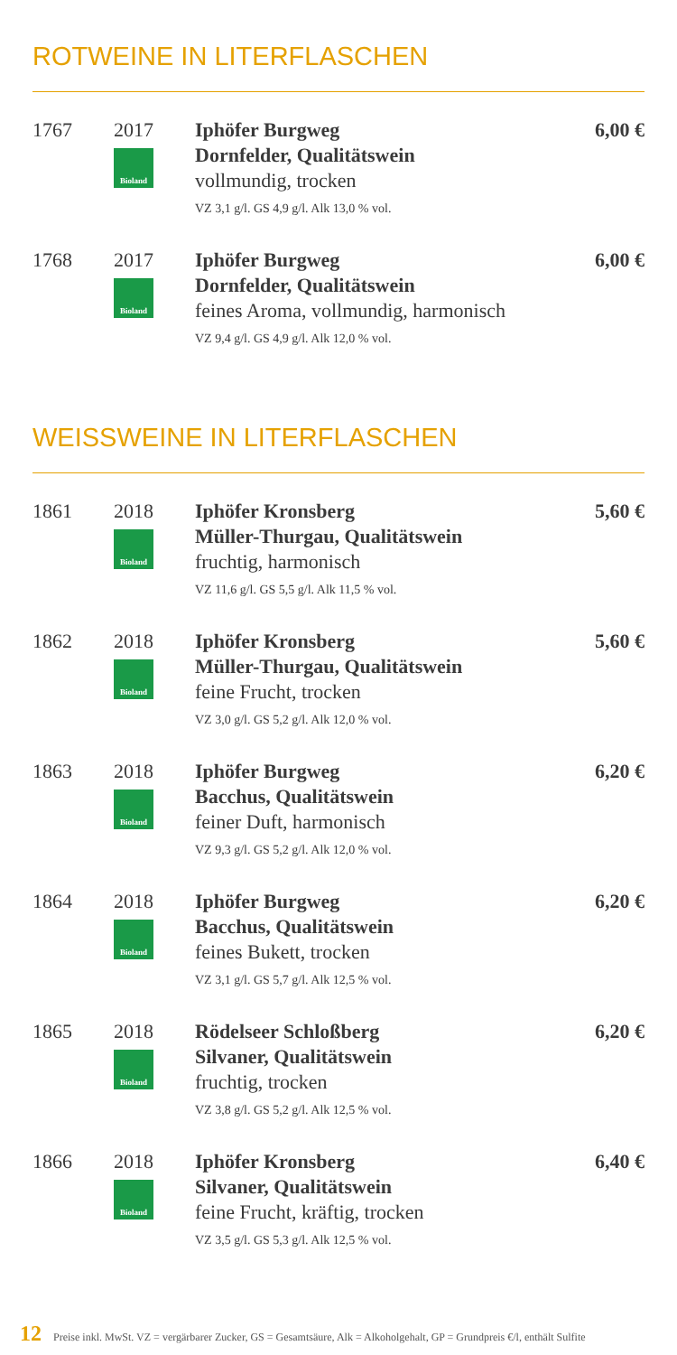ROTWEINE IN LITERFLASCHEN
| 1767 | 2017 Bioland | Iphöfer Burgweg Dornfelder, Qualitätswein vollmundig, trocken VZ 3,1 g/l. GS 4,9 g/l. Alk 13,0 % vol. | 6,00 € |
| 1768 | 2017 Bioland | Iphöfer Burgweg Dornfelder, Qualitätswein feines Aroma, vollmundig, harmonisch VZ 9,4 g/l. GS 4,9 g/l. Alk 12,0 % vol. | 6,00 € |
WEISSWEINE IN LITERFLASCHEN
| 1861 | 2018 Bioland | Iphöfer Kronsberg Müller-Thurgau, Qualitätswein fruchtig, harmonisch VZ 11,6 g/l. GS 5,5 g/l. Alk 11,5 % vol. | 5,60 € |
| 1862 | 2018 Bioland | Iphöfer Kronsberg Müller-Thurgau, Qualitätswein feine Frucht, trocken VZ 3,0 g/l. GS 5,2 g/l. Alk 12,0 % vol. | 5,60 € |
| 1863 | 2018 Bioland | Iphöfer Burgweg Bacchus, Qualitätswein feiner Duft, harmonisch VZ 9,3 g/l. GS 5,2 g/l. Alk 12,0 % vol. | 6,20 € |
| 1864 | 2018 Bioland | Iphöfer Burgweg Bacchus, Qualitätswein feines Bukett, trocken VZ 3,1 g/l. GS 5,7 g/l. Alk 12,5 % vol. | 6,20 € |
| 1865 | 2018 Bioland | Rödelseer Schloßberg Silvaner, Qualitätswein fruchtig, trocken VZ 3,8 g/l. GS 5,2 g/l. Alk 12,5 % vol. | 6,20 € |
| 1866 | 2018 Bioland | Iphöfer Kronsberg Silvaner, Qualitätswein feine Frucht, kräftig, trocken VZ 3,5 g/l. GS 5,3 g/l. Alk 12,5 % vol. | 6,40 € |
12 Preise inkl. MwSt. VZ = vergärbarer Zucker, GS = Gesamtsäure, Alk = Alkoholgehalt, GP = Grundpreis €/l, enthält Sulfite